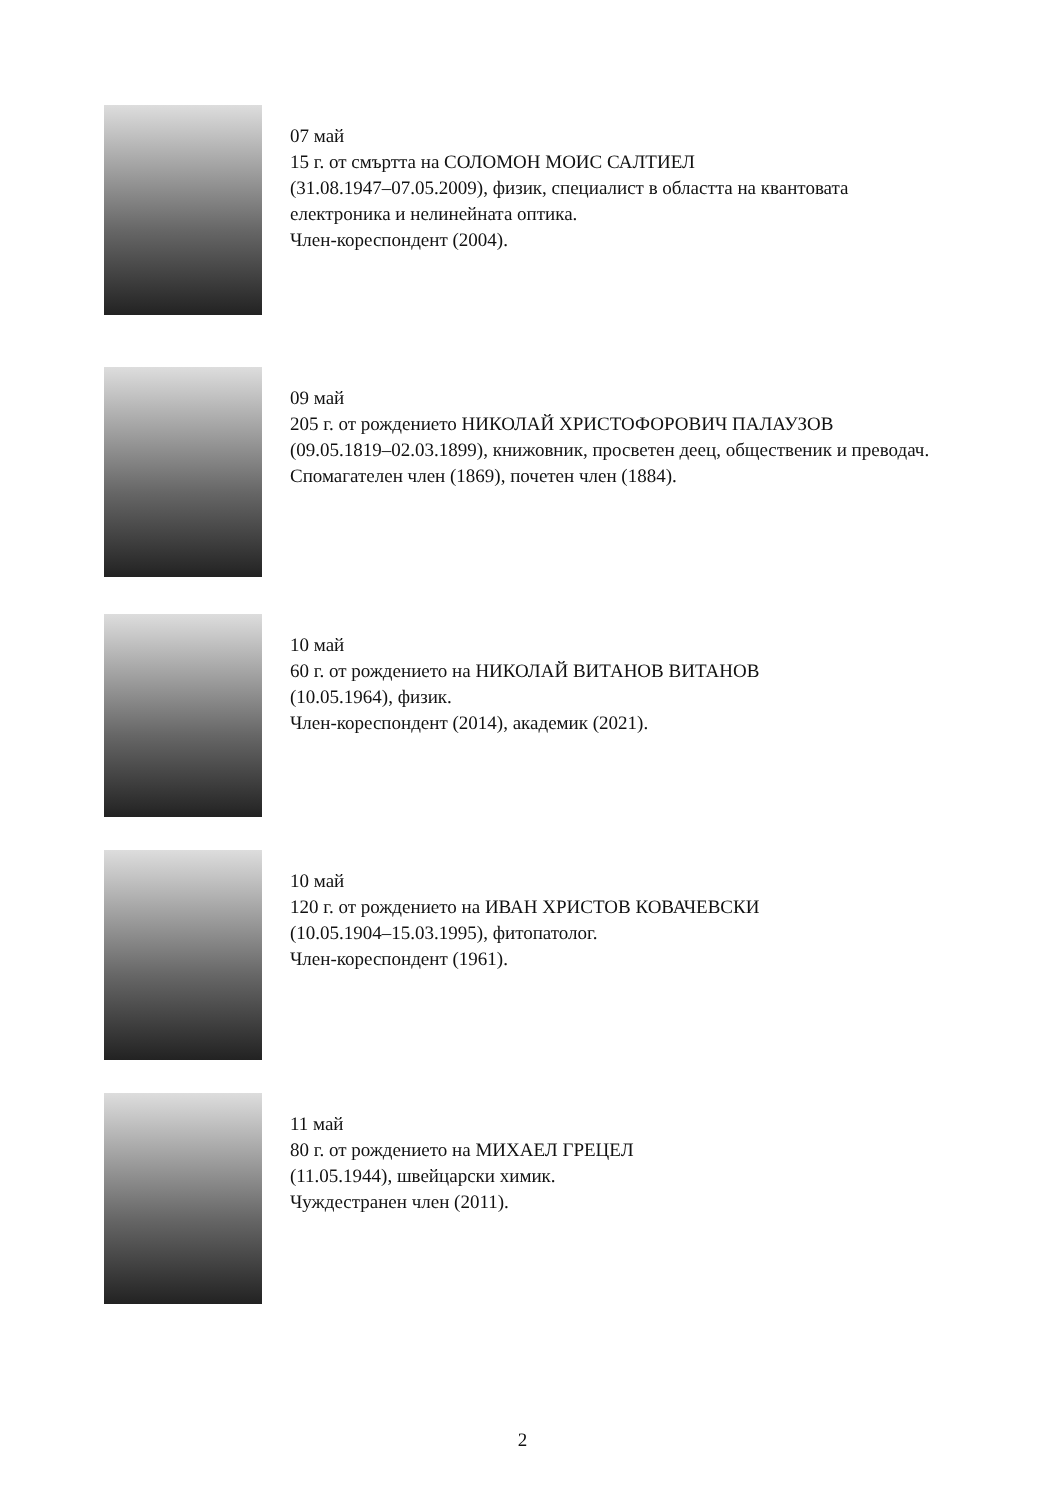07 май
15 г. от смъртта на СОЛОМОН МОИС САЛТИЕЛ
(31.08.1947–07.05.2009), физик, специалист в областта на квантовата електроника и нелинейната оптика.
Член-кореспондент (2004).
09 май
205 г. от рождението НИКОЛАЙ ХРИСТОФОРОВИЧ ПАЛАУЗОВ
(09.05.1819–02.03.1899), книжовник, просветен деец, общественик и преводач.
Спомагателен член (1869), почетен член (1884).
10 май
60 г. от рождението на НИКОЛАЙ ВИТАНОВ ВИТАНОВ
(10.05.1964), физик.
Член-кореспондент (2014), академик (2021).
10 май
120 г. от рождението на ИВАН ХРИСТОВ КОВАЧЕВСКИ
(10.05.1904–15.03.1995), фитопатолог.
Член-кореспондент (1961).
11 май
80 г. от рождението на МИХАЕЛ ГРЕЦЕЛ
(11.05.1944), швейцарски химик.
Чуждестранен член (2011).
2